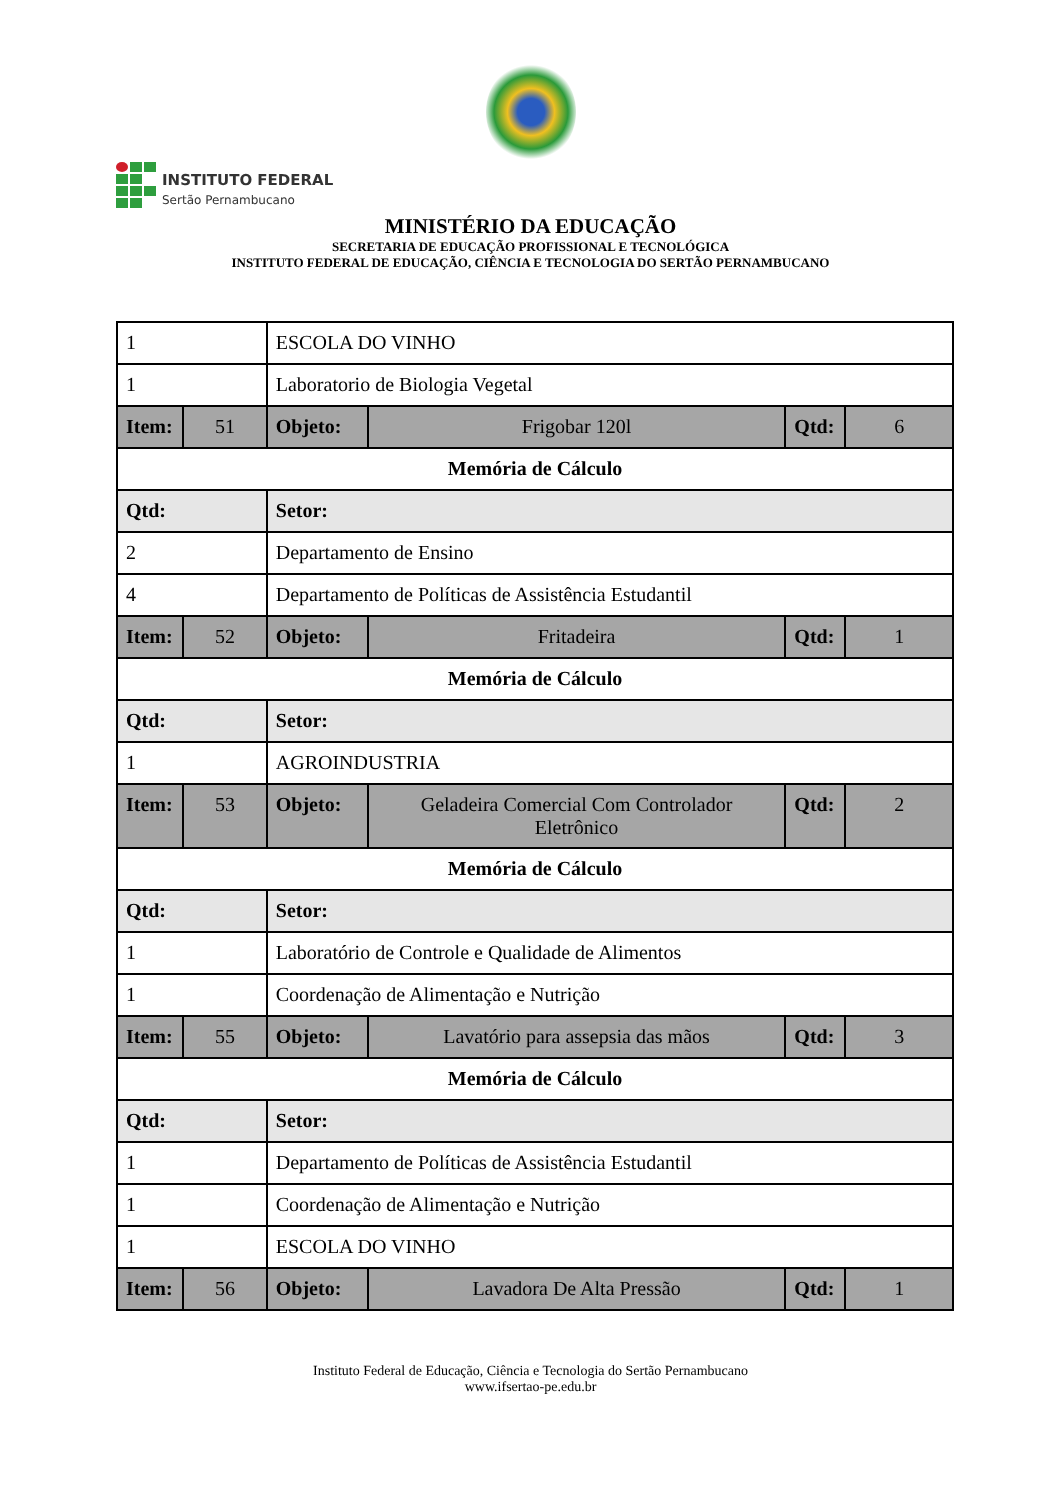MINISTÉRIO DA EDUCAÇÃO
SECRETARIA DE EDUCAÇÃO PROFISSIONAL E TECNOLÓGICA
INSTITUTO FEDERAL DE EDUCAÇÃO, CIÊNCIA E TECNOLOGIA DO SERTÃO PERNAMBUCANO
INSTITUTO FEDERAL
Sertão Pernambucano
| 1 | | ESCOLA DO VINHO | | | |
| 1 | | Laboratorio de Biologia Vegetal | | | |
| Item: | 51 | Objeto: | Frigobar 120l | Qtd: | 6 |
| Memória de Cálculo | | | | | |
| Qtd: | | Setor: | | | |
| 2 | | Departamento de Ensino | | | |
| 4 | | Departamento de Políticas de Assistência Estudantil | | | |
| Item: | 52 | Objeto: | Fritadeira | Qtd: | 1 |
| Memória de Cálculo | | | | | |
| Qtd: | | Setor: | | | |
| 1 | | AGROINDUSTRIA | | | |
| Item: | 53 | Objeto: | Geladeira Comercial Com Controlador Eletrônico | Qtd: | 2 |
| Memória de Cálculo | | | | | |
| Qtd: | | Setor: | | | |
| 1 | | Laboratório de Controle e Qualidade de Alimentos | | | |
| 1 | | Coordenação de Alimentação e Nutrição | | | |
| Item: | 55 | Objeto: | Lavatório para assepsia das mãos | Qtd: | 3 |
| Memória de Cálculo | | | | | |
| Qtd: | | Setor: | | | |
| 1 | | Departamento de Políticas de Assistência Estudantil | | | |
| 1 | | Coordenação de Alimentação e Nutrição | | | |
| 1 | | ESCOLA DO VINHO | | | |
| Item: | 56 | Objeto: | Lavadora De Alta Pressão | Qtd: | 1 |
Instituto Federal de Educação, Ciência e Tecnologia do Sertão Pernambucano
www.ifsertao-pe.edu.br